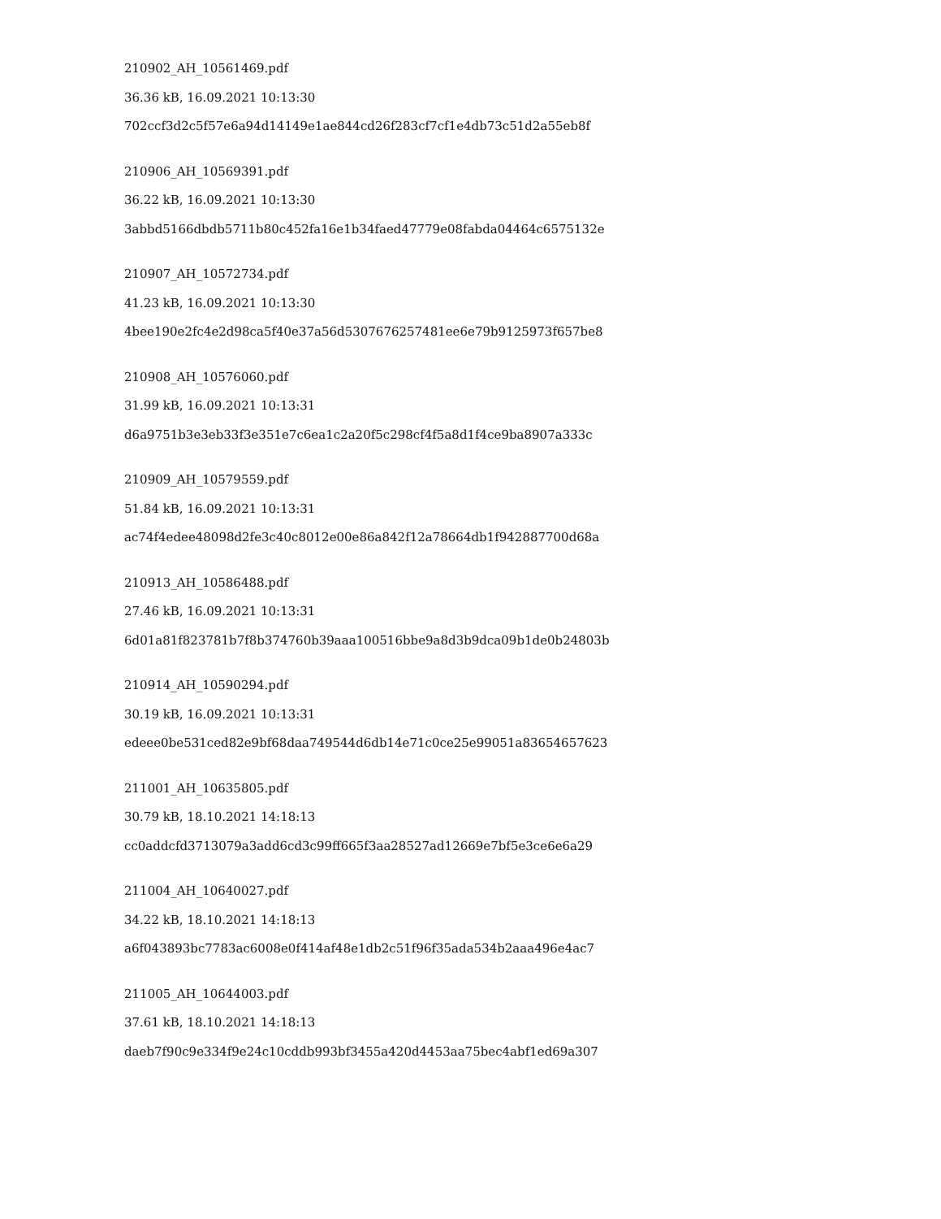210902_AH_10561469.pdf
36.36 kB, 16.09.2021 10:13:30
702ccf3d2c5f57e6a94d14149e1ae844cd26f283cf7cf1e4db73c51d2a55eb8f
210906_AH_10569391.pdf
36.22 kB, 16.09.2021 10:13:30
3abbd5166dbdb5711b80c452fa16e1b34faed47779e08fabda04464c6575132e
210907_AH_10572734.pdf
41.23 kB, 16.09.2021 10:13:30
4bee190e2fc4e2d98ca5f40e37a56d5307676257481ee6e79b9125973f657be8
210908_AH_10576060.pdf
31.99 kB, 16.09.2021 10:13:31
d6a9751b3e3eb33f3e351e7c6ea1c2a20f5c298cf4f5a8d1f4ce9ba8907a333c
210909_AH_10579559.pdf
51.84 kB, 16.09.2021 10:13:31
ac74f4edee48098d2fe3c40c8012e00e86a842f12a78664db1f942887700d68a
210913_AH_10586488.pdf
27.46 kB, 16.09.2021 10:13:31
6d01a81f823781b7f8b374760b39aaa100516bbe9a8d3b9dca09b1de0b24803b
210914_AH_10590294.pdf
30.19 kB, 16.09.2021 10:13:31
edeee0be531ced82e9bf68daa749544d6db14e71c0ce25e99051a83654657623
211001_AH_10635805.pdf
30.79 kB, 18.10.2021 14:18:13
cc0addcfd3713079a3add6cd3c99ff665f3aa28527ad12669e7bf5e3ce6e6a29
211004_AH_10640027.pdf
34.22 kB, 18.10.2021 14:18:13
a6f043893bc7783ac6008e0f414af48e1db2c51f96f35ada534b2aaa496e4ac7
211005_AH_10644003.pdf
37.61 kB, 18.10.2021 14:18:13
daeb7f90c9e334f9e24c10cddb993bf3455a420d4453aa75bec4abf1ed69a307